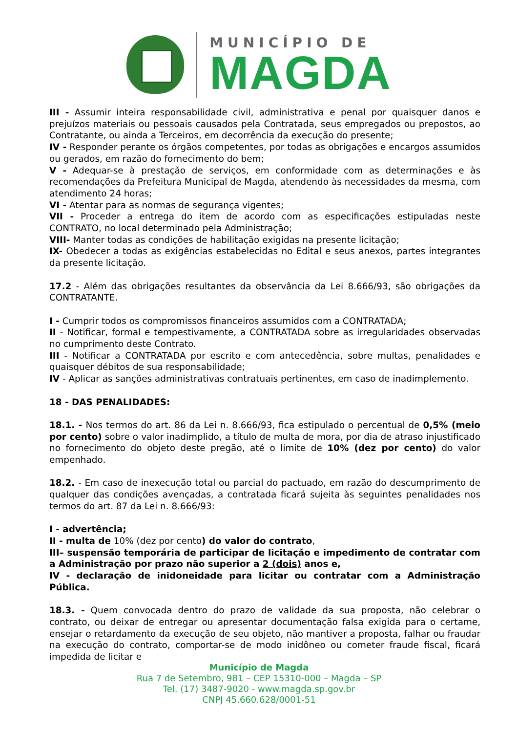MUNICÍPIO DE
MAGDA
III - Assumir inteira responsabilidade civil, administrativa e penal por quaisquer danos e prejuízos materiais ou pessoais causados pela Contratada, seus empregados ou prepostos, ao Contratante, ou ainda a Terceiros, em decorrência da execução do presente;
IV - Responder perante os órgãos competentes, por todas as obrigações e encargos assumidos ou gerados, em razão do fornecimento do bem;
V - Adequar-se à prestação de serviços, em conformidade com as determinações e às recomendações da Prefeitura Municipal de Magda, atendendo às necessidades da mesma, com atendimento 24 horas;
VI - Atentar para as normas de segurança vigentes;
VII - Proceder a entrega do item de acordo com as especificações estipuladas neste CONTRATO, no local determinado pela Administração;
VIII- Manter todas as condições de habilitação exigidas na presente licitação;
IX- Obedecer a todas as exigências estabelecidas no Edital e seus anexos, partes integrantes da presente licitação.
17.2 - Além das obrigações resultantes da observância da Lei 8.666/93, são obrigações da CONTRATANTE.
I - Cumprir todos os compromissos financeiros assumidos com a CONTRATADA;
II - Notificar, formal e tempestivamente, a CONTRATADA sobre as irregularidades observadas no cumprimento deste Contrato.
III - Notificar a CONTRATADA por escrito e com antecedência, sobre multas, penalidades e quaisquer débitos de sua responsabilidade;
IV - Aplicar as sanções administrativas contratuais pertinentes, em caso de inadimplemento.
18 - DAS PENALIDADES:
18.1. - Nos termos do art. 86 da Lei n. 8.666/93, fica estipulado o percentual de 0,5% (meio por cento) sobre o valor inadimplido, a título de multa de mora, por dia de atraso injustificado no fornecimento do objeto deste pregão, até o limite de 10% (dez por cento) do valor empenhado.
18.2. - Em caso de inexecução total ou parcial do pactuado, em razão do descumprimento de qualquer das condições avençadas, a contratada ficará sujeita às seguintes penalidades nos termos do art. 87 da Lei n. 8.666/93:
I - advertência;
II - multa de 10% (dez por cento) do valor do contrato,
III– suspensão temporária de participar de licitação e impedimento de contratar com a Administração por prazo não superior a 2 (dois) anos e,
IV - declaração de inidoneidade para licitar ou contratar com a Administração Pública.
18.3. - Quem convocada dentro do prazo de validade da sua proposta, não celebrar o contrato, ou deixar de entregar ou apresentar documentação falsa exigida para o certame, ensejar o retardamento da execução de seu objeto, não mantiver a proposta, falhar ou fraudar na execução do contrato, comportar-se de modo inidôneo ou cometer fraude fiscal, ficará impedida de licitar e
Município de Magda
Rua 7 de Setembro, 981 – CEP 15310-000 – Magda – SP
Tel. (17) 3487-9020 - www.magda.sp.gov.br
CNPJ 45.660.628/0001-51